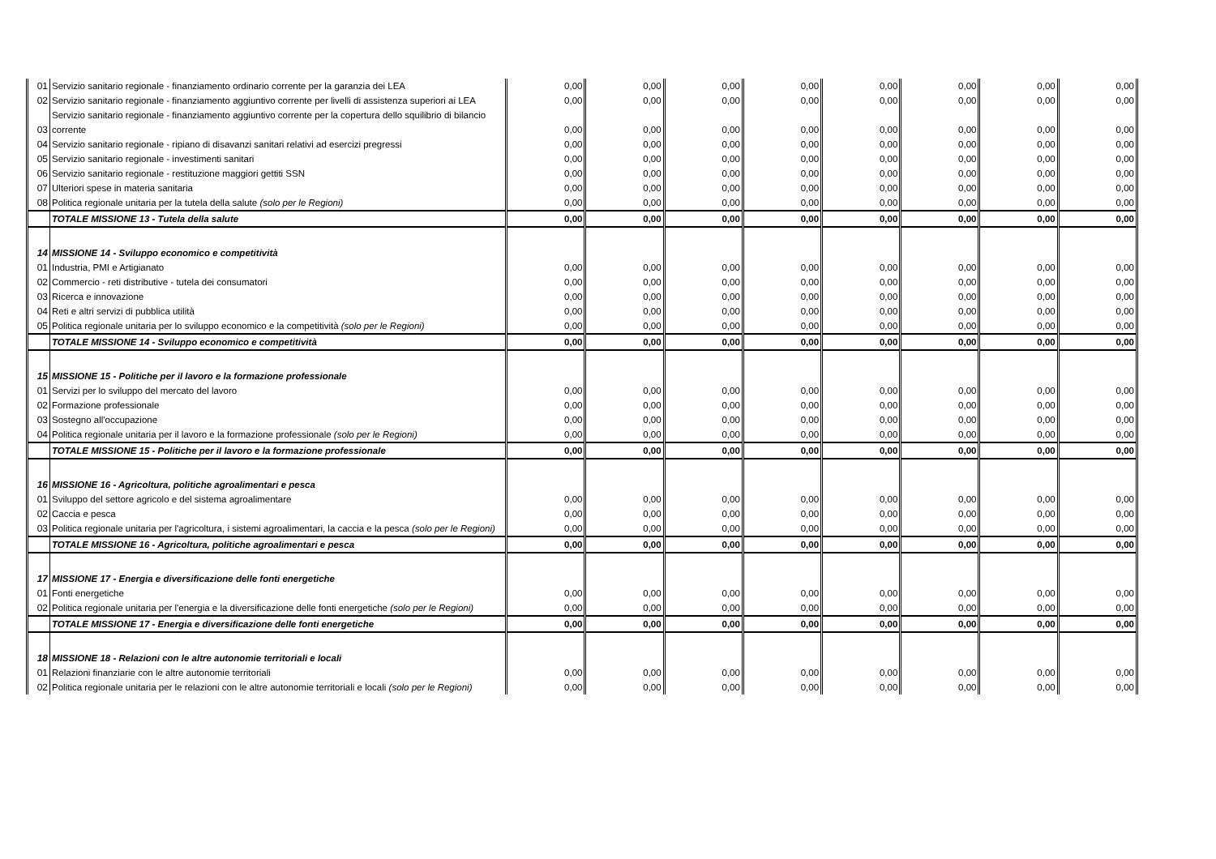| 01 | Servizio sanitario regionale - finanziamento ordinario corrente per la garanzia dei LEA | 0,00 | 0,00 | 0,00 | 0,00 | 0,00 | 0,00 | 0,00 | 0,00 |
| 02 | Servizio sanitario regionale - finanziamento aggiuntivo corrente per livelli di assistenza superiori ai LEA | 0,00 | 0,00 | 0,00 | 0,00 | 0,00 | 0,00 | 0,00 | 0,00 |
| 03 | Servizio sanitario regionale - finanziamento aggiuntivo corrente per la copertura dello squilibrio di bilancio corrente | 0,00 | 0,00 | 0,00 | 0,00 | 0,00 | 0,00 | 0,00 | 0,00 |
| 04 | Servizio sanitario regionale - ripiano di disavanzi sanitari relativi ad esercizi pregressi | 0,00 | 0,00 | 0,00 | 0,00 | 0,00 | 0,00 | 0,00 | 0,00 |
| 05 | Servizio sanitario regionale - investimenti sanitari | 0,00 | 0,00 | 0,00 | 0,00 | 0,00 | 0,00 | 0,00 | 0,00 |
| 06 | Servizio sanitario regionale - restituzione maggiori gettiti SSN | 0,00 | 0,00 | 0,00 | 0,00 | 0,00 | 0,00 | 0,00 | 0,00 |
| 07 | Ulteriori spese in materia sanitaria | 0,00 | 0,00 | 0,00 | 0,00 | 0,00 | 0,00 | 0,00 | 0,00 |
| 08 | Politica regionale unitaria per la tutela della salute (solo per le Regioni) | 0,00 | 0,00 | 0,00 | 0,00 | 0,00 | 0,00 | 0,00 | 0,00 |
| | TOTALE MISSIONE 13 - Tutela della salute | 0,00 | 0,00 | 0,00 | 0,00 | 0,00 | 0,00 | 0,00 | 0,00 |
| 14 | MISSIONE 14 - Sviluppo economico e competitività | | | | | | | | |
| 01 | Industria, PMI e Artigianato | 0,00 | 0,00 | 0,00 | 0,00 | 0,00 | 0,00 | 0,00 | 0,00 |
| 02 | Commercio - reti distributive - tutela dei consumatori | 0,00 | 0,00 | 0,00 | 0,00 | 0,00 | 0,00 | 0,00 | 0,00 |
| 03 | Ricerca e innovazione | 0,00 | 0,00 | 0,00 | 0,00 | 0,00 | 0,00 | 0,00 | 0,00 |
| 04 | Reti e altri servizi di pubblica utilità | 0,00 | 0,00 | 0,00 | 0,00 | 0,00 | 0,00 | 0,00 | 0,00 |
| 05 | Politica regionale unitaria per lo sviluppo economico e la competitività (solo per le Regioni) | 0,00 | 0,00 | 0,00 | 0,00 | 0,00 | 0,00 | 0,00 | 0,00 |
| | TOTALE MISSIONE 14 - Sviluppo economico e competitività | 0,00 | 0,00 | 0,00 | 0,00 | 0,00 | 0,00 | 0,00 | 0,00 |
| 15 | MISSIONE 15 - Politiche per il lavoro e la formazione professionale | | | | | | | | |
| 01 | Servizi per lo sviluppo del mercato del lavoro | 0,00 | 0,00 | 0,00 | 0,00 | 0,00 | 0,00 | 0,00 | 0,00 |
| 02 | Formazione professionale | 0,00 | 0,00 | 0,00 | 0,00 | 0,00 | 0,00 | 0,00 | 0,00 |
| 03 | Sostegno all'occupazione | 0,00 | 0,00 | 0,00 | 0,00 | 0,00 | 0,00 | 0,00 | 0,00 |
| 04 | Politica regionale unitaria per il lavoro e la formazione professionale (solo per le Regioni) | 0,00 | 0,00 | 0,00 | 0,00 | 0,00 | 0,00 | 0,00 | 0,00 |
| | TOTALE MISSIONE 15 - Politiche per il lavoro e la formazione professionale | 0,00 | 0,00 | 0,00 | 0,00 | 0,00 | 0,00 | 0,00 | 0,00 |
| 16 | MISSIONE 16 - Agricoltura, politiche agroalimentari e pesca | | | | | | | | |
| 01 | Sviluppo del settore agricolo e del sistema agroalimentare | 0,00 | 0,00 | 0,00 | 0,00 | 0,00 | 0,00 | 0,00 | 0,00 |
| 02 | Caccia e pesca | 0,00 | 0,00 | 0,00 | 0,00 | 0,00 | 0,00 | 0,00 | 0,00 |
| 03 | Politica regionale unitaria per l'agricoltura, i sistemi agroalimentari, la caccia e la pesca (solo per le Regioni) | 0,00 | 0,00 | 0,00 | 0,00 | 0,00 | 0,00 | 0,00 | 0,00 |
| | TOTALE MISSIONE 16 - Agricoltura, politiche agroalimentari e pesca | 0,00 | 0,00 | 0,00 | 0,00 | 0,00 | 0,00 | 0,00 | 0,00 |
| 17 | MISSIONE 17 - Energia e diversificazione delle fonti energetiche | | | | | | | | |
| 01 | Fonti energetiche | 0,00 | 0,00 | 0,00 | 0,00 | 0,00 | 0,00 | 0,00 | 0,00 |
| 02 | Politica regionale unitaria per l'energia e la diversificazione delle fonti energetiche (solo per le Regioni) | 0,00 | 0,00 | 0,00 | 0,00 | 0,00 | 0,00 | 0,00 | 0,00 |
| | TOTALE MISSIONE 17 - Energia e diversificazione delle fonti energetiche | 0,00 | 0,00 | 0,00 | 0,00 | 0,00 | 0,00 | 0,00 | 0,00 |
| 18 | MISSIONE 18 - Relazioni con le altre autonomie territoriali e locali | | | | | | | | |
| 01 | Relazioni finanziarie con le altre autonomie territoriali | 0,00 | 0,00 | 0,00 | 0,00 | 0,00 | 0,00 | 0,00 | 0,00 |
| 02 | Politica regionale unitaria per le relazioni con le altre autonomie territoriali e locali (solo per le Regioni) | 0,00 | 0,00 | 0,00 | 0,00 | 0,00 | 0,00 | 0,00 | 0,00 |